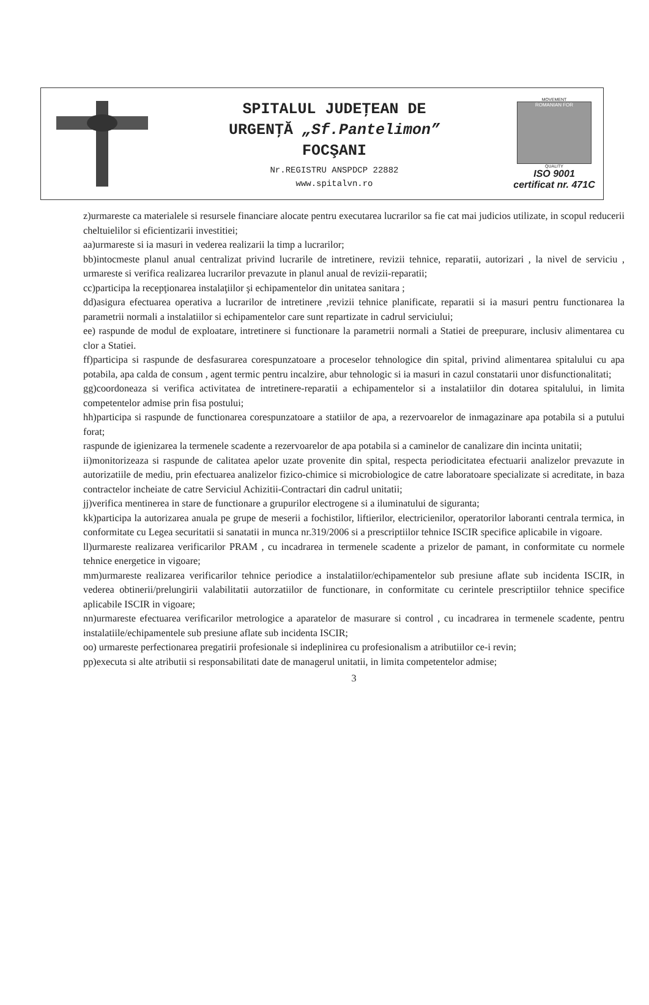SPITALUL JUDEŢEAN DE
URGENŢĂ „Sf.Pantelimon”
FOCŞANI
Nr.REGISTRU ANSPDCP 22882
www.spitalvn.ro
MOVEMENT
ROMANIAN FOR
QUALITY
ISO 9001
certificat nr. 471C
z)urmareste ca materialele si resursele financiare alocate pentru executarea lucrarilor sa fie cat mai judicios utilizate, in scopul reducerii cheltuielilor si eficientizarii investitiei;
aa)urmareste si ia masuri in vederea realizarii la timp a lucrarilor;
bb)intocmeste planul anual centralizat privind lucrarile de intretinere, revizii tehnice, reparatii, autorizari , la nivel de serviciu , urmareste si verifica realizarea lucrarilor prevazute in planul anual de revizii-reparatii;
cc)participa la recepţionarea instalaţiilor şi echipamentelor din unitatea sanitara ;
dd)asigura efectuarea operativa a lucrarilor de intretinere ,revizii tehnice planificate, reparatii si ia masuri pentru functionarea la parametrii normali a instalatiilor si echipamentelor care sunt repartizate in cadrul serviciului;
ee) raspunde de modul de exploatare, intretinere si functionare la parametrii normali a Statiei de preepurare, inclusiv alimentarea cu clor a Statiei.
ff)participa si raspunde de desfasurarea corespunzatoare a proceselor tehnologice din spital, privind alimentarea spitalului cu apa potabila, apa calda de consum , agent termic pentru incalzire, abur tehnologic si ia masuri in cazul constatarii unor disfunctionalitati;
gg)coordoneaza si verifica activitatea de intretinere-reparatii a echipamentelor si a instalatiilor din dotarea spitalului, in limita competentelor admise prin fisa postului;
hh)participa si raspunde de functionarea corespunzatoare a statiilor de apa, a rezervoarelor de inmagazinare apa potabila si a putului forat;
raspunde de igienizarea la termenele scadente a rezervoarelor de apa potabila si a caminelor de canalizare din incinta unitatii;
ii)monitorizeaza si raspunde de calitatea apelor uzate provenite din spital, respecta periodicitatea efectuarii analizelor prevazute in autorizatiile de mediu, prin efectuarea analizelor fizico-chimice si microbiologice de catre laboratoare specializate si acreditate, in baza contractelor incheiate de catre Serviciul Achizitii-Contractari din cadrul unitatii;
jj)verifica mentinerea in stare de functionare a grupurilor electrogene si a iluminatului de siguranta;
kk)participa la autorizarea anuala pe grupe de meserii a fochistilor, liftierilor, electricienilor, operatorilor laboranti centrala termica, in conformitate cu Legea securitatii si sanatatii in munca nr.319/2006 si a prescriptiilor tehnice ISCIR specifice aplicabile in vigoare.
ll)urmareste realizarea verificarilor PRAM , cu incadrarea in termenele scadente a prizelor de pamant, in conformitate cu normele tehnice energetice in vigoare;
mm)urmareste realizarea verificarilor tehnice periodice a instalatiilor/echipamentelor sub presiune aflate sub incidenta ISCIR, in vederea obtinerii/prelungirii valabilitatii autorzatiilor de functionare, in conformitate cu cerintele prescriptiilor tehnice specifice aplicabile ISCIR in vigoare;
nn)urmareste efectuarea verificarilor metrologice a aparatelor de masurare si control , cu incadrarea in termenele scadente, pentru instalatiile/echipamentele sub presiune aflate sub incidenta ISCIR;
oo) urmareste perfectionarea pregatirii profesionale si indeplinirea cu profesionalism a atributiilor ce-i revin;
pp)executa si alte atributii si responsabilitati date de managerul unitatii, in limita competentelor admise;
3